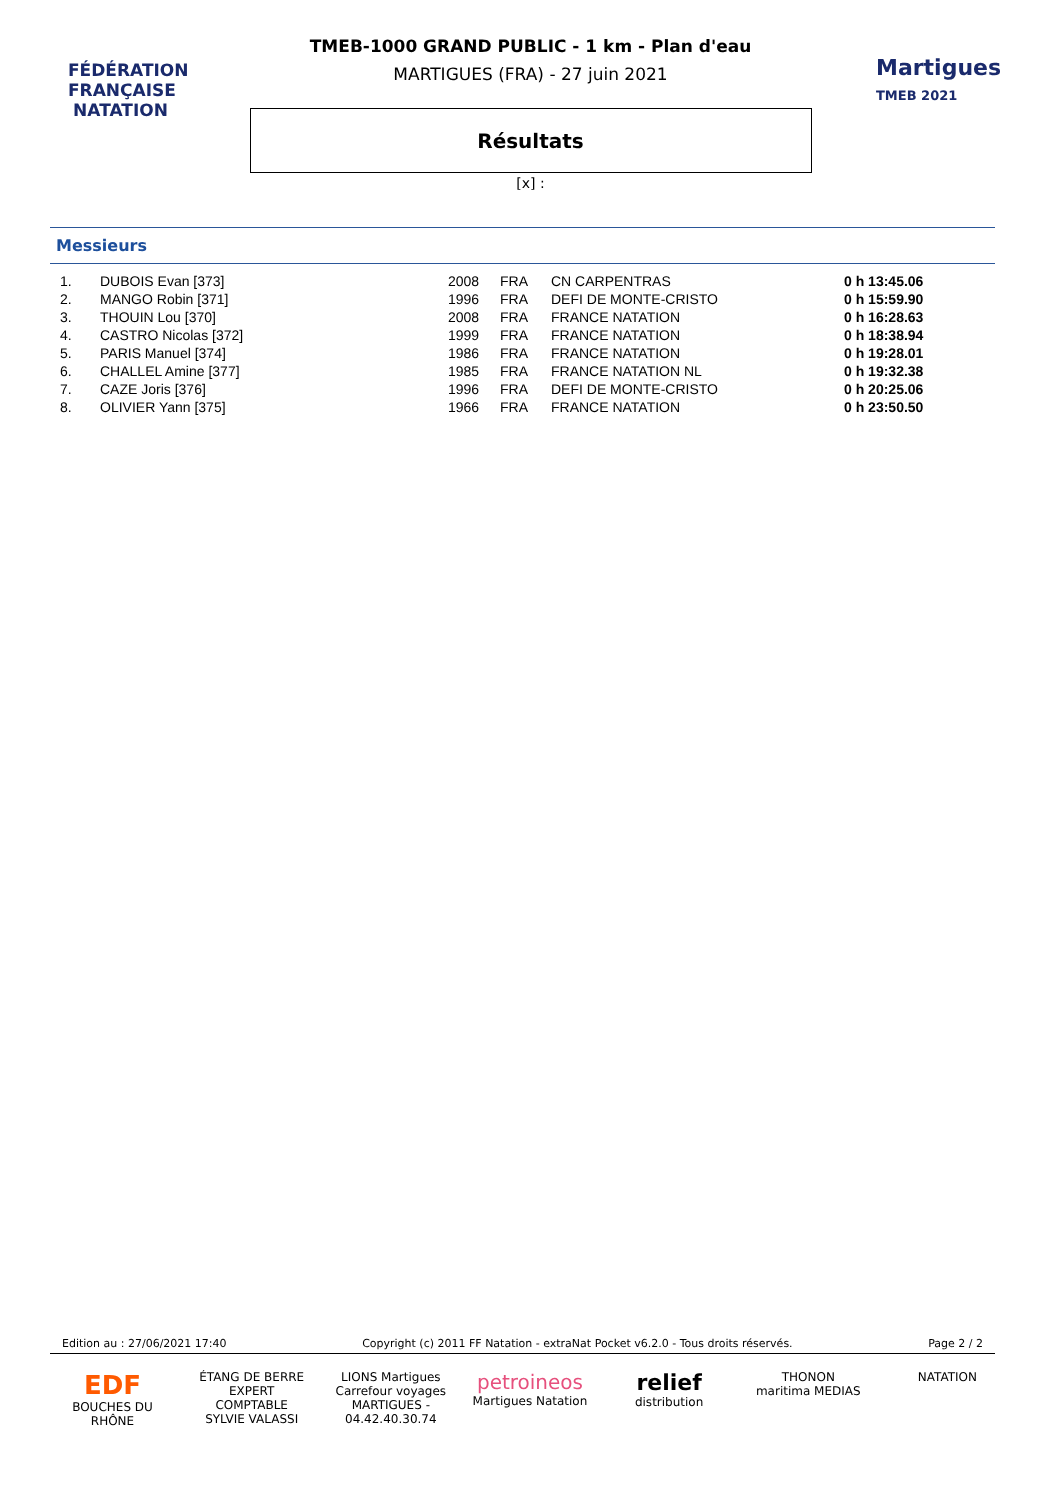FÉDÉRATION FRANÇAISE
NATATION
Martigues
TMEB 2021
TMEB-1000 GRAND PUBLIC - 1 km - Plan d'eau
MARTIGUES (FRA) - 27 juin 2021
Résultats
[x] :
Messieurs
| 1. | DUBOIS Evan [373] | 2008 | FRA | CN CARPENTRAS | 0 h 13:45.06 |
| 2. | MANGO Robin [371] | 1996 | FRA | DEFI DE MONTE-CRISTO | 0 h 15:59.90 |
| 3. | THOUIN Lou [370] | 2008 | FRA | FRANCE NATATION | 0 h 16:28.63 |
| 4. | CASTRO Nicolas [372] | 1999 | FRA | FRANCE NATATION | 0 h 18:38.94 |
| 5. | PARIS Manuel [374] | 1986 | FRA | FRANCE NATATION | 0 h 19:28.01 |
| 6. | CHALLEL Amine [377] | 1985 | FRA | FRANCE NATATION NL | 0 h 19:32.38 |
| 7. | CAZE Joris [376] | 1996 | FRA | DEFI DE MONTE-CRISTO | 0 h 20:25.06 |
| 8. | OLIVIER Yann [375] | 1966 | FRA | FRANCE NATATION | 0 h 23:50.50 |
Edition au : 27/06/2021 17:40 Copyright (c) 2011 FF Natation - extraNat Pocket v6.2.0 - Tous droits réservés. Page 2 / 2
EDF
BOUCHES DU RHÔNE
ÉTANG DE BERRE
EXPERT COMPTABLE
SYLVIE VALASSI
LIONS Martigues
Carrefour voyages
MARTIGUES - 04.42.40.30.74
petroineos
Martigues Natation
relief
distribution
THONON
maritima MEDIAS
NATATION